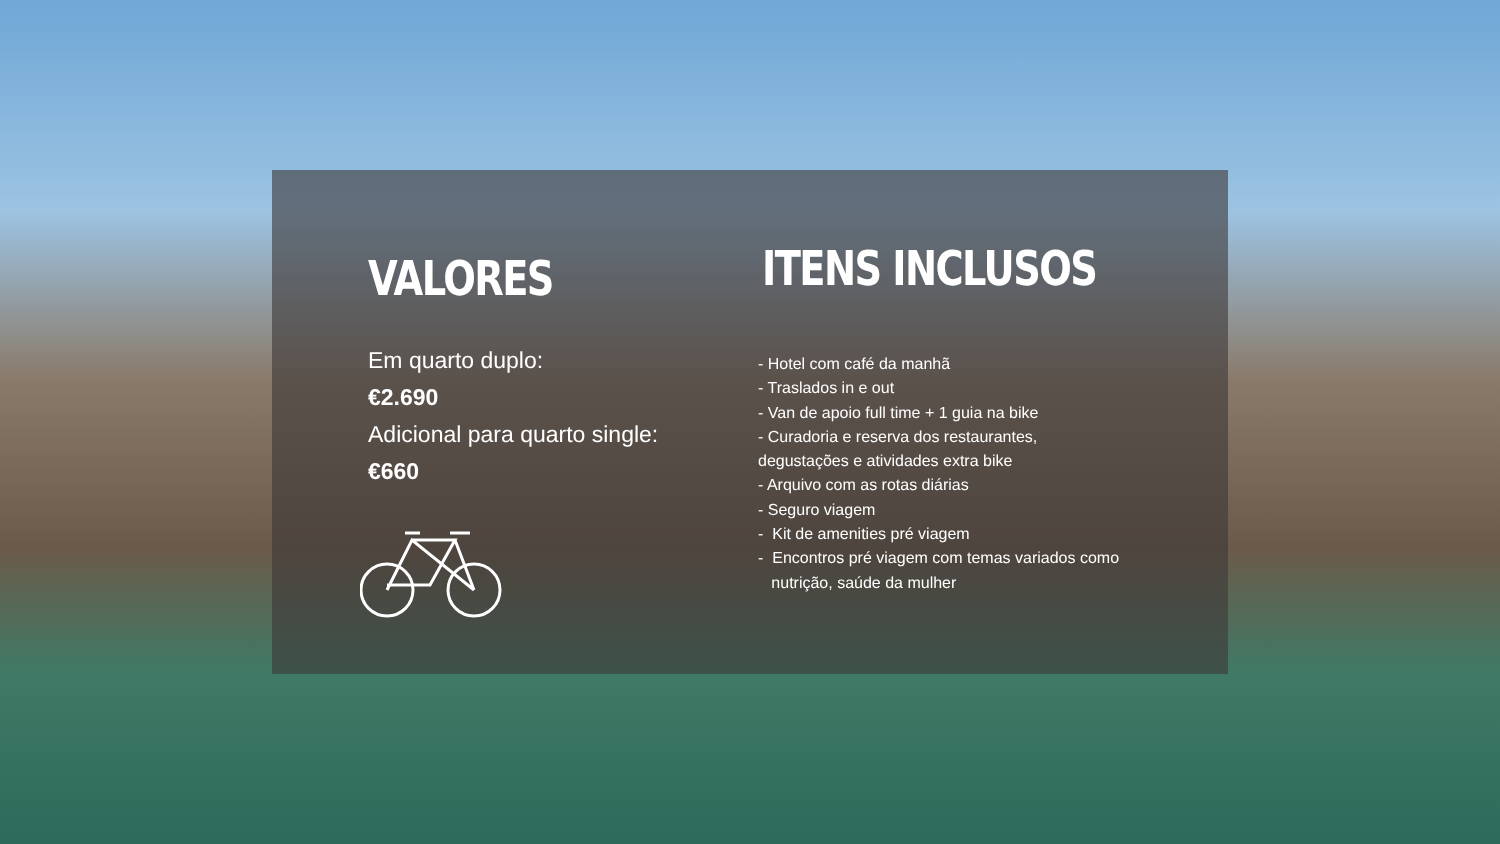VALORES
Em quarto duplo:
€2.690
Adicional para quarto single:
€660
ITENS INCLUSOS
- Hotel com café da manhã
- Traslados in e out
- Van de apoio full time + 1 guia na bike
- Curadoria e reserva dos restaurantes,
degustações e atividades extra bike
- Arquivo com as rotas diárias
- Seguro viagem
- Kit de amenities pré viagem
- Encontros pré viagem com temas variados como
nutrição, saúde da mulher